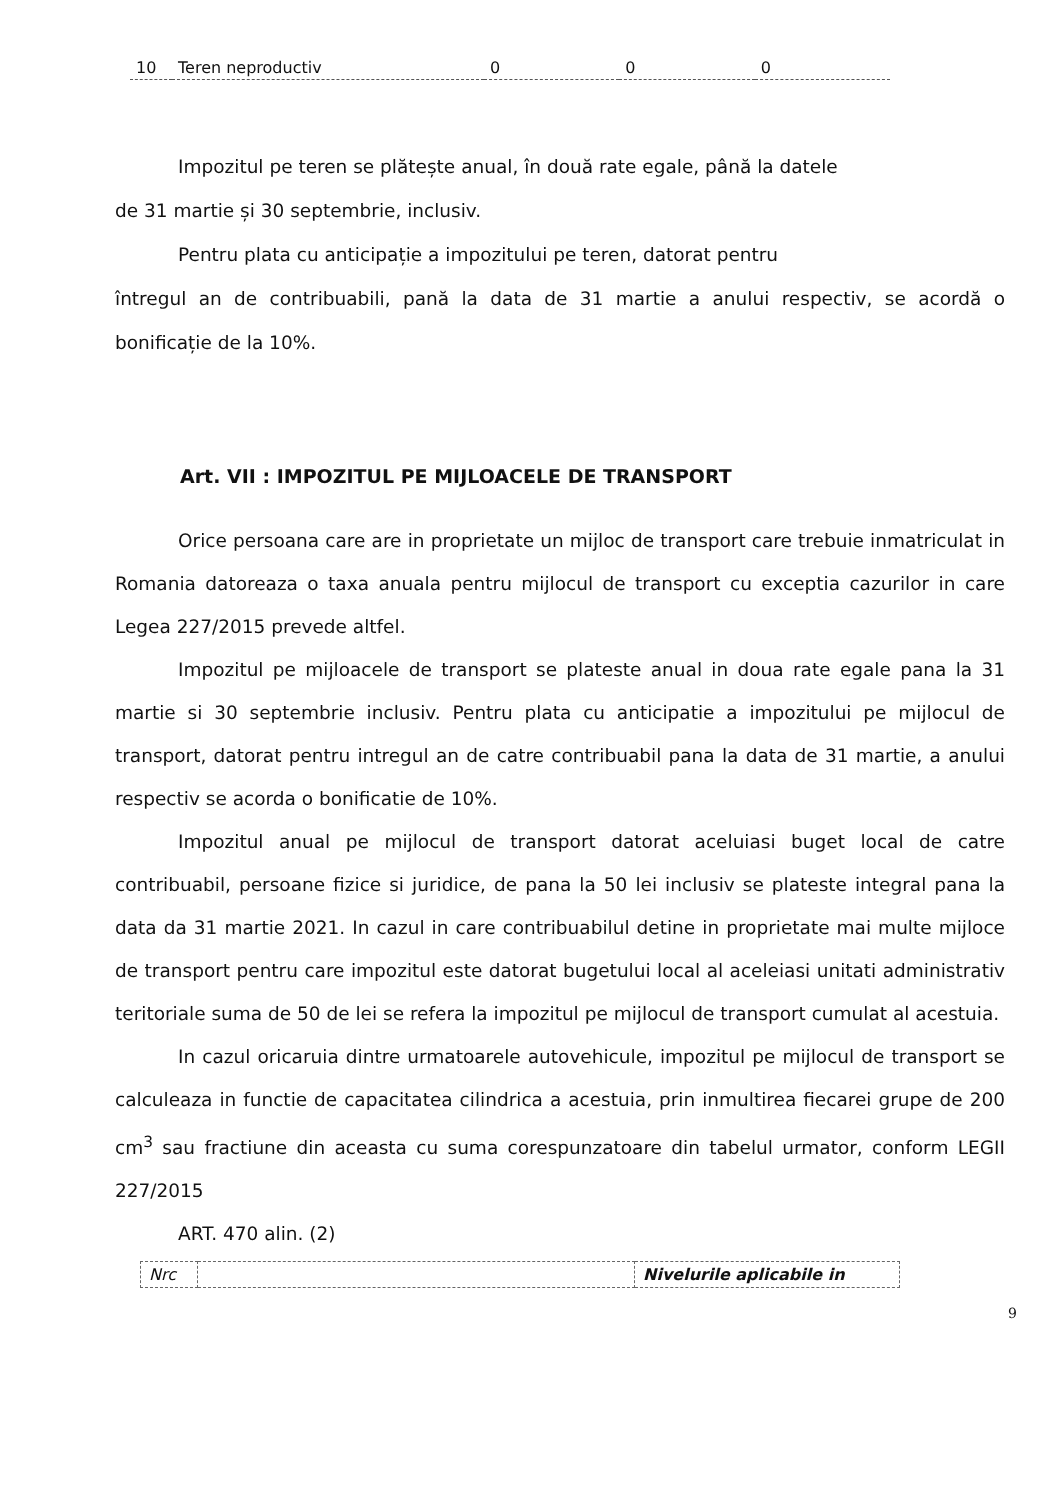| 10 | Teren neproductiv | 0 | 0 | 0 |
Impozitul pe teren se plătește anual, în două rate egale, până la datele
de 31 martie și 30 septembrie, inclusiv.
Pentru plata cu anticipație a impozitului pe teren, datorat pentru
întregul an de contribuabili, pană la data de 31 martie a anului respectiv, se acordă o bonificație de la 10%.
Art. VII : IMPOZITUL PE MIJLOACELE DE TRANSPORT
Orice persoana care are in proprietate un mijloc de transport care trebuie inmatriculat in Romania datoreaza o taxa anuala pentru mijlocul de transport cu exceptia cazurilor in care Legea 227/2015 prevede altfel.
Impozitul pe mijloacele de transport se plateste anual in doua rate egale pana la 31 martie si 30 septembrie inclusiv. Pentru plata cu anticipatie a impozitului pe mijlocul de transport, datorat pentru intregul an de catre contribuabil pana la data de 31 martie, a anului respectiv se acorda o bonificatie de 10%.
Impozitul anual pe mijlocul de transport datorat aceluiasi buget local de catre contribuabil, persoane fizice si juridice, de pana la 50 lei inclusiv se plateste integral pana la data da 31 martie 2021. In cazul in care contribuabilul detine in proprietate mai multe mijloce de transport pentru care impozitul este datorat bugetului local al aceleiasi unitati administrativ teritoriale suma de 50 de lei se refera la impozitul pe mijlocul de transport cumulat al acestuia.
In cazul oricaruia dintre urmatoarele autovehicule, impozitul pe mijlocul de transport se calculeaza in functie de capacitatea cilindrica a acestuia, prin inmultirea fiecarei grupe de 200 cm<sup>3</sup> sau fractiune din aceasta cu suma corespunzatoare din tabelul urmator, conform LEGII 227/2015
ART. 470 alin. (2)
| Nrc | | Nivelurile aplicabile in |
9